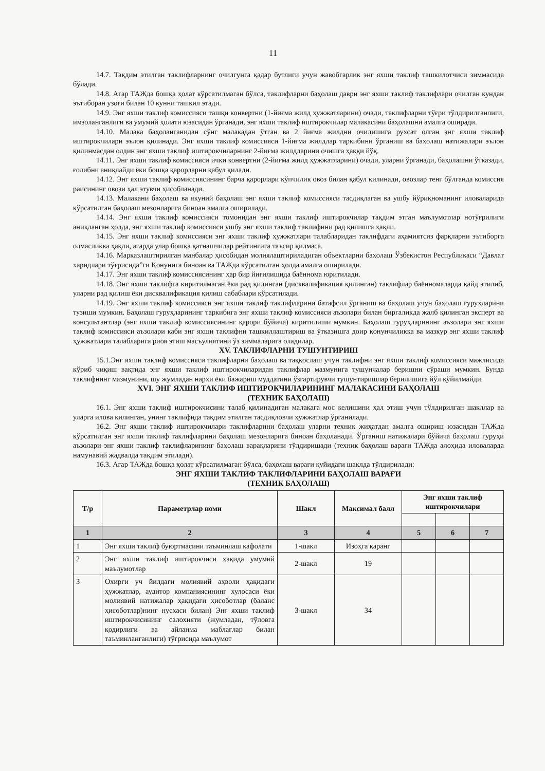11
14.7. Тақдим этилган таклифларнинг очилгунга қадар бутлиги учун жавобгарлик энг яхши таклиф ташкилотчиси зиммасида бўлади.
14.8. Агар ТАЖда бошқа ҳолат кўрсатилмаган бўлса, таклифларни баҳолаш даври энг яхши таклиф таклифлари очилган кундан эътиборан узоғи билан 10 кунни ташкил этади.
14.9. Энг яхши таклиф комиссияси ташқи конвертни (1-йиғма жилд ҳужжатларини) очади, таклифларни тўғри тўлдирилганлиги, имзоланганлиги ва умумий ҳолати юзасидан ўрганади, энг яхши таклиф иштирокчилар малакасини баҳолашни амалга оширади.
14.10. Малака баҳоланганидан сўнг малакадан ўтган ва 2 йиғма жилдни очилишига рухсат олган энг яхши таклиф иштирокчилари эълон қилинади. Энг яхши таклиф комиссияси 1-йиғма жилдлар таркибини ўрганиш ва баҳолаш натижалари эълон қилинмасдан олдин энг яхши таклиф иштирокчиларнинг 2-йиғма жилдларини очишга ҳаққи йўқ.
14.11. Энг яхши таклиф комиссияси ички конвертни (2-йиғма жилд ҳужжатларини) очади, уларни ўрганади, баҳолашни ўтказади, ғолибни аниқлайди ёки бошқа қарорларни қабул қилади.
14.12. Энг яхши таклиф комиссиясининг барча қарорлари кўпчилик овоз билан қабул қилинади, овозлар тенг бўлганда комиссия раисининг овози ҳал этувчи ҳисобланади.
14.13. Малакани баҳолаш ва якуний баҳолаш энг яхши таклиф комиссияси тасдиқлаган ва ушбу йўриқноманинг иловаларида кўрсатилган баҳолаш мезонларига биноан амалга оширилади.
14.14. Энг яхши таклиф комиссияси томонидан энг яхши таклиф иштирокчилар тақдим этган маълумотлар нотўғрилиги аниқланган ҳолда, энг яхши таклиф комиссияси ушбу энг яхши таклиф таклифини рад қилишга ҳақли.
14.15. Энг яхши таклиф комиссияси энг яхши таклиф ҳужжатлари талабларидан таклифдаги аҳамиятсиз фарқларни эътиборга олмасликка ҳақли, агарда улар бошқа қатнашчилар рейтингига таъсир қилмаса.
14.16. Марказлаштирилган манбалар ҳисобидан молиялаштириладиган объектларни баҳолаш Ўзбекистон Республикаси “Давлат харидлари тўғрисида”ги Қонунига биноан ва ТАЖда кўрсатилган ҳолда амалга оширилади.
14.17. Энг яхши таклиф комиссиясининг ҳар бир йиғилишида баённома юритилади.
14.18. Энг яхши таклифга киритилмаган ёки рад қилинган (дисквалификация қилинган) таклифлар баённомаларда қайд этилиб, уларни рад қилиш ёки дисквалификация қилиш сабаблари кўрсатилади.
14.19. Энг яхши таклиф комиссияси энг яхши таклиф таклифларини батафсил ўрганиш ва баҳолаш учун баҳолаш гуруҳларини тузиши мумкин. Баҳолаш гуруҳларининг таркибига энг яхши таклиф комиссияси аъзолари билан биргаликда жалб қилинган эксперт ва консультантлар (энг яхши таклиф комиссиясининг қарори бўйича) киритилиши мумкин. Баҳолаш гуруҳларининг аъзолари энг яхши таклиф комиссияси аъзолари каби энг яхши таклифни ташкиллаштириш ва ўтказишга доир қонунчиликка ва мазкур энг яхши таклиф ҳужжатлари талабларига риоя этиш масъулиятини ўз зиммаларига оладилар.
XV. ТАКЛИФЛАРНИ ТУШУНТИРИШ
15.1.Энг яхши таклиф комиссияси таклифларни баҳолаш ва таққослаш учун таклифни энг яхши таклиф комиссияси мажлисида кўриб чиқиш вақтида энг яхши таклиф иштирокчиларидан таклифлар мазмунига тушунчалар беришни сўраши мумкин. Бунда таклифнинг мазмунини, шу жумладан нархи ёки бажариш муддатини ўзгартирувчи тушунтиришлар берилишига йўл қўйилмайди.
XVI. ЭНГ ЯХШИ ТАКЛИФ ИШТИРОКЧИЛАРИНИНГ МАЛАКАСИНИ БАҲОЛАШ
(ТЕХНИК БАҲОЛАШ)
16.1. Энг яхши таклиф иштирокчисини талаб қилинадиган малакага мос келишини ҳал этиш учун тўлдирилган шакллар ва уларга илова қилинган, унинг таклифида тақдим этилган тасдиқловчи ҳужжатлар ўрганилади.
16.2. Энг яхши таклиф иштирокчилари таклифларини баҳолаш уларни техник жиҳатдан амалга ошириш юзасидан ТАЖда кўрсатилган энг яхши таклиф таклифларини баҳолаш мезонларига биноан баҳоланади. Ўрганиш натижалари бўйича баҳолаш гуруҳи аъзолари энг яхши таклиф таклифларининг баҳолаш варақларини тўлдиришади (техник баҳолаш варағи ТАЖда алоҳида иловаларда намунавий жадвалда тақдим этилади).
16.3. Агар ТАЖда бошқа ҳолат кўрсатилмаган бўлса, баҳолаш варағи қуйидаги шаклда тўлдирилади:
ЭНГ ЯХШИ ТАКЛИФ ТАКЛИФЛАРИНИ БАҲОЛАШ ВАРАҒИ
(ТЕХНИК БАҲОЛАШ)
| Т/р | Параметрлар номи | Шакл | Максимал балл | Энг яхши таклиф иштирокчилари | | |
| --- | --- | --- | --- | --- | --- | --- |
| 1 | 2 | 3 | 4 | 5 | 6 | 7 |
| 1 | Энг яхши таклиф буюртмасини таъминлаш кафолати | 1-шакл | Изоҳга қаранг | | | |
| 2 | Энг яхши таклиф иштирокчиси ҳақида умумий маълумотлар | 2-шакл | 19 | | | |
| 3 | Охирги уч йилдаги молиявий аҳволи ҳақидаги ҳужжатлар, аудитор компаниясининг хулосаси ёки молиявий натижалар ҳақидаги ҳисоботлар (баланс ҳисоботлар)нинг нусхаси билан) Энг яхши таклиф иштирокчисининг салохияти (жумладан, тўловга қодирлиги ва айланма маблағлар билан таъминланганлиги) тўғрисида маълумот | 3-шакл | 34 | | | |